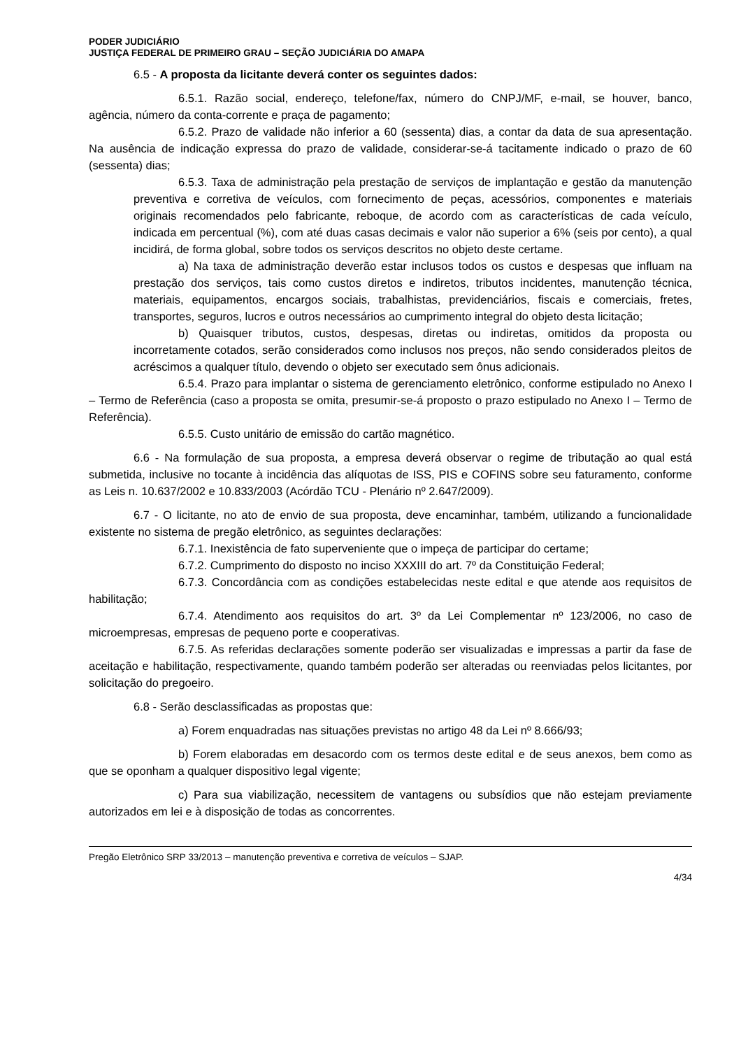PODER JUDICIÁRIO
JUSTIÇA FEDERAL DE PRIMEIRO GRAU – SEÇÃO JUDICIÁRIA DO AMAPA
6.5 - A proposta da licitante deverá conter os seguintes dados:
6.5.1. Razão social, endereço, telefone/fax, número do CNPJ/MF, e-mail, se houver, banco, agência, número da conta-corrente e praça de pagamento;
6.5.2. Prazo de validade não inferior a 60 (sessenta) dias, a contar da data de sua apresentação. Na ausência de indicação expressa do prazo de validade, considerar-se-á tacitamente indicado o prazo de 60 (sessenta) dias;
6.5.3. Taxa de administração pela prestação de serviços de implantação e gestão da manutenção preventiva e corretiva de veículos, com fornecimento de peças, acessórios, componentes e materiais originais recomendados pelo fabricante, reboque, de acordo com as características de cada veículo, indicada em percentual (%), com até duas casas decimais e valor não superior a 6% (seis por cento), a qual incidirá, de forma global, sobre todos os serviços descritos no objeto deste certame.
a) Na taxa de administração deverão estar inclusos todos os custos e despesas que influam na prestação dos serviços, tais como custos diretos e indiretos, tributos incidentes, manutenção técnica, materiais, equipamentos, encargos sociais, trabalhistas, previdenciários, fiscais e comerciais, fretes, transportes, seguros, lucros e outros necessários ao cumprimento integral do objeto desta licitação;
b) Quaisquer tributos, custos, despesas, diretas ou indiretas, omitidos da proposta ou incorretamente cotados, serão considerados como inclusos nos preços, não sendo considerados pleitos de acréscimos a qualquer título, devendo o objeto ser executado sem ônus adicionais.
6.5.4. Prazo para implantar o sistema de gerenciamento eletrônico, conforme estipulado no Anexo I – Termo de Referência (caso a proposta se omita, presumir-se-á proposto o prazo estipulado no Anexo I – Termo de Referência).
6.5.5. Custo unitário de emissão do cartão magnético.
6.6 - Na formulação de sua proposta, a empresa deverá observar o regime de tributação ao qual está submetida, inclusive no tocante à incidência das alíquotas de ISS, PIS e COFINS sobre seu faturamento, conforme as Leis n. 10.637/2002 e 10.833/2003 (Acórdão TCU - Plenário nº 2.647/2009).
6.7 - O licitante, no ato de envio de sua proposta, deve encaminhar, também, utilizando a funcionalidade existente no sistema de pregão eletrônico, as seguintes declarações:
6.7.1. Inexistência de fato superveniente que o impeça de participar do certame;
6.7.2. Cumprimento do disposto no inciso XXXIII do art. 7º da Constituição Federal;
6.7.3. Concordância com as condições estabelecidas neste edital e que atende aos requisitos de habilitação;
6.7.4. Atendimento aos requisitos do art. 3º da Lei Complementar nº 123/2006, no caso de microempresas, empresas de pequeno porte e cooperativas.
6.7.5. As referidas declarações somente poderão ser visualizadas e impressas a partir da fase de aceitação e habilitação, respectivamente, quando também poderão ser alteradas ou reenviadas pelos licitantes, por solicitação do pregoeiro.
6.8 - Serão desclassificadas as propostas que:
a) Forem enquadradas nas situações previstas no artigo 48 da Lei nº 8.666/93;
b) Forem elaboradas em desacordo com os termos deste edital e de seus anexos, bem como as que se oponham a qualquer dispositivo legal vigente;
c) Para sua viabilização, necessitem de vantagens ou subsídios que não estejam previamente autorizados em lei e à disposição de todas as concorrentes.
Pregão Eletrônico SRP 33/2013 – manutenção preventiva e corretiva de veículos – SJAP.
4/34